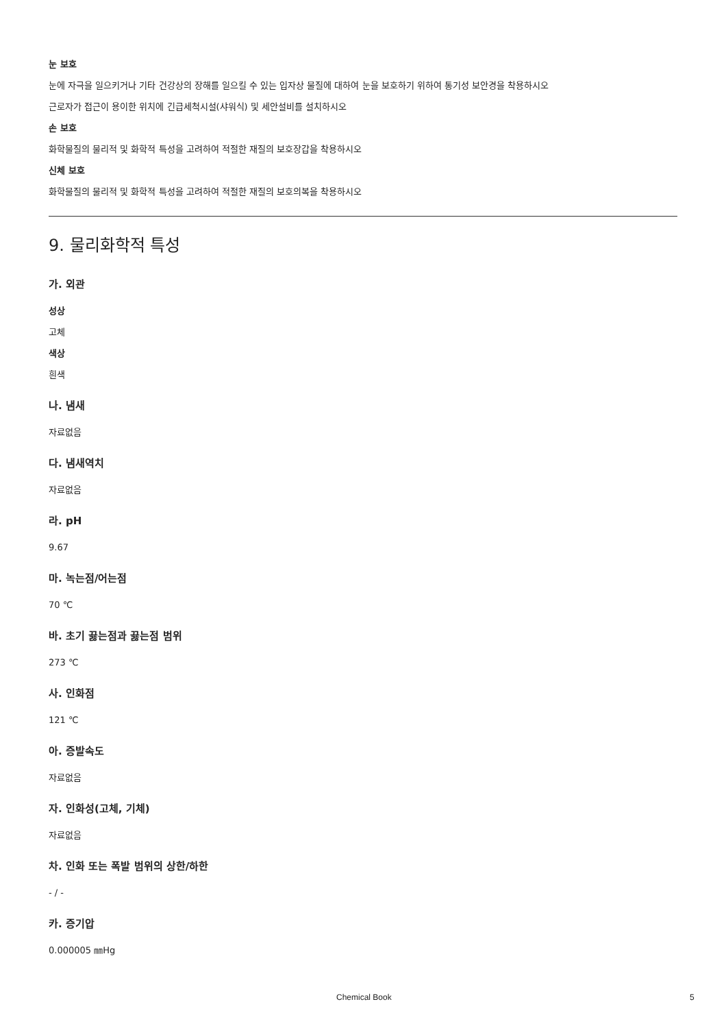눈 보호
눈에 자극을 일으키거나 기타 건강상의 장해를 일으킬 수 있는 입자상 물질에 대하여 눈을 보호하기 위하여 통기성 보안경을 착용하시오
근로자가 접근이 용이한 위치에 긴급세척시설(샤워식) 및 세안설비를 설치하시오
손 보호
화학물질의 물리적 및 화학적 특성을 고려하여 적절한 재질의 보호장갑을 착용하시오
신체 보호
화학물질의 물리적 및 화학적 특성을 고려하여 적절한 재질의 보호의복을 착용하시오
9. 물리화학적 특성
가. 외관
성상
고체
색상
흰색
나. 냄새
자료없음
다. 냄새역치
자료없음
라. pH
9.67
마. 녹는점/어는점
70 ℃
바. 초기 끓는점과 끓는점 범위
273 ℃
사. 인화점
121 ℃
아. 증발속도
자료없음
자. 인화성(고체, 기체)
자료없음
차. 인화 또는 폭발 범위의 상한/하한
- / -
카. 증기압
0.000005 ㎜Hg
Chemical Book 5